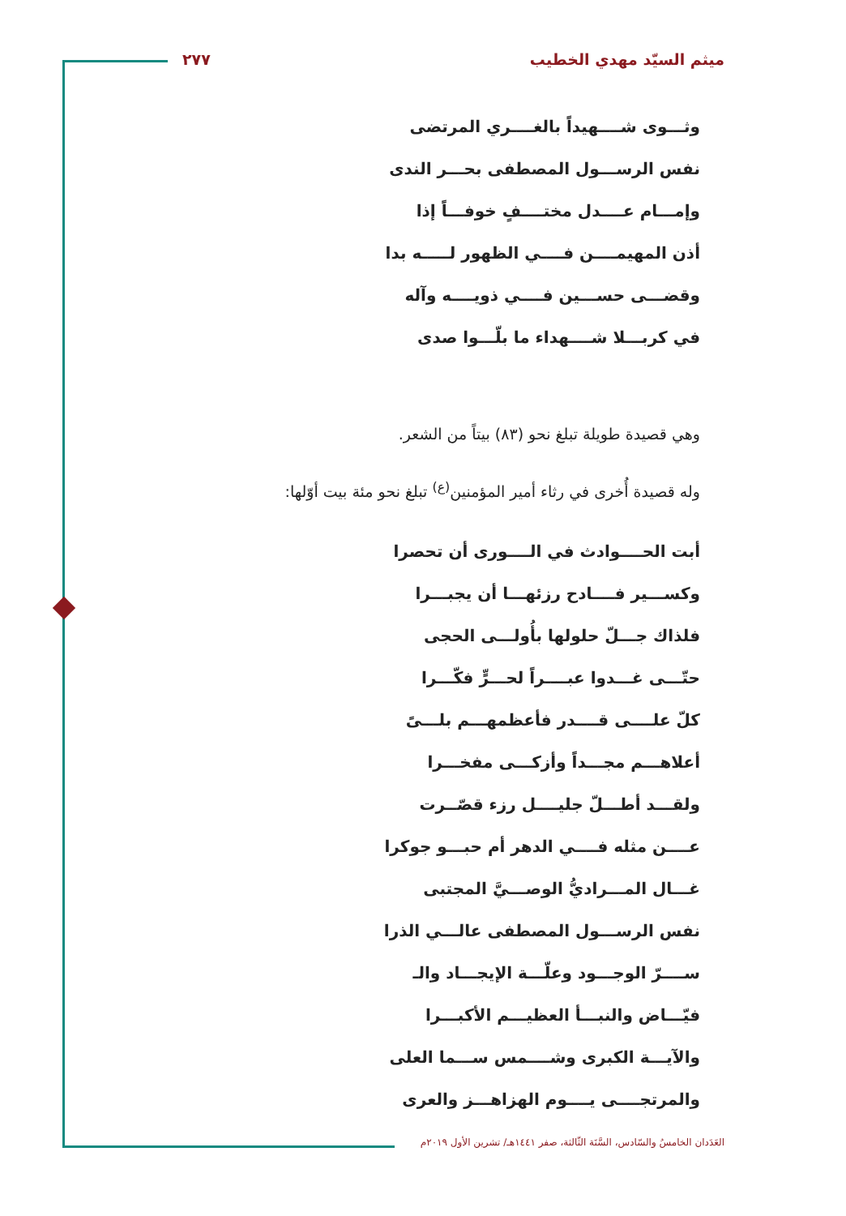ميثم السيّد مهدي الخطيب ٢٧٧
وثـــوى شــــهيداً بالغــــري المرتضى
نفس الرســـول المصطفى بحـــر الندى
وإمـــام عــــدل مختــــفٍ خوفـــاً إذا
أذن المهيمــــن فــــي الظهور لـــــه بدا
وقضـــى حســـين فــــي ذويــــه وآله
في كربـــلا شــــهداء ما بلّـــوا صدى
وهي قصيدة طويلة تبلغ نحو (٨٣) بيتاً من الشعر.
وله قصيدة أُخرى في رثاء أمير المؤمنين<sup>(ع)</sup> تبلغ نحو مئة بيت أوّلها:
أبت الحــــوادث في الــــورى أن تحصرا
وكســـير فــــادح رزئهـــا أن يجبـــرا
فلذاك جـــلّ حلولها بأُولـــى الحجى
حتّـــى غـــدوا عبــــراً لحـــرٍّ فكّـــرا
كلّ علــــى قــــدر فأعظمهـــم بلـــىً
أعلاهـــم مجـــداً وأزكـــى مفخـــرا
ولقـــد أطـــلّ جليــــل رزء قصّــرت
عــــن مثله فــــي الدهر أم حبـــو جوكرا
غـــال المـــراديُّ الوصـــيَّ المجتبى
نفس الرســـول المصطفى عالـــي الذرا
ســــرّ الوجـــود وعلّـــة الإيجـــاد والـ
فيّـــاض والنبـــأ العظيـــم الأكبـــرا
والآيـــة الكبرى وشــــمس ســـما العلى
والمرتجــــى يــــوم الهزاهـــز والعرى
العَدَدان الخامسُ والسّادس، السَّنَة الثّالثة، صفر ١٤٤١هـ/ تشرين الأول ٢٠١٩م